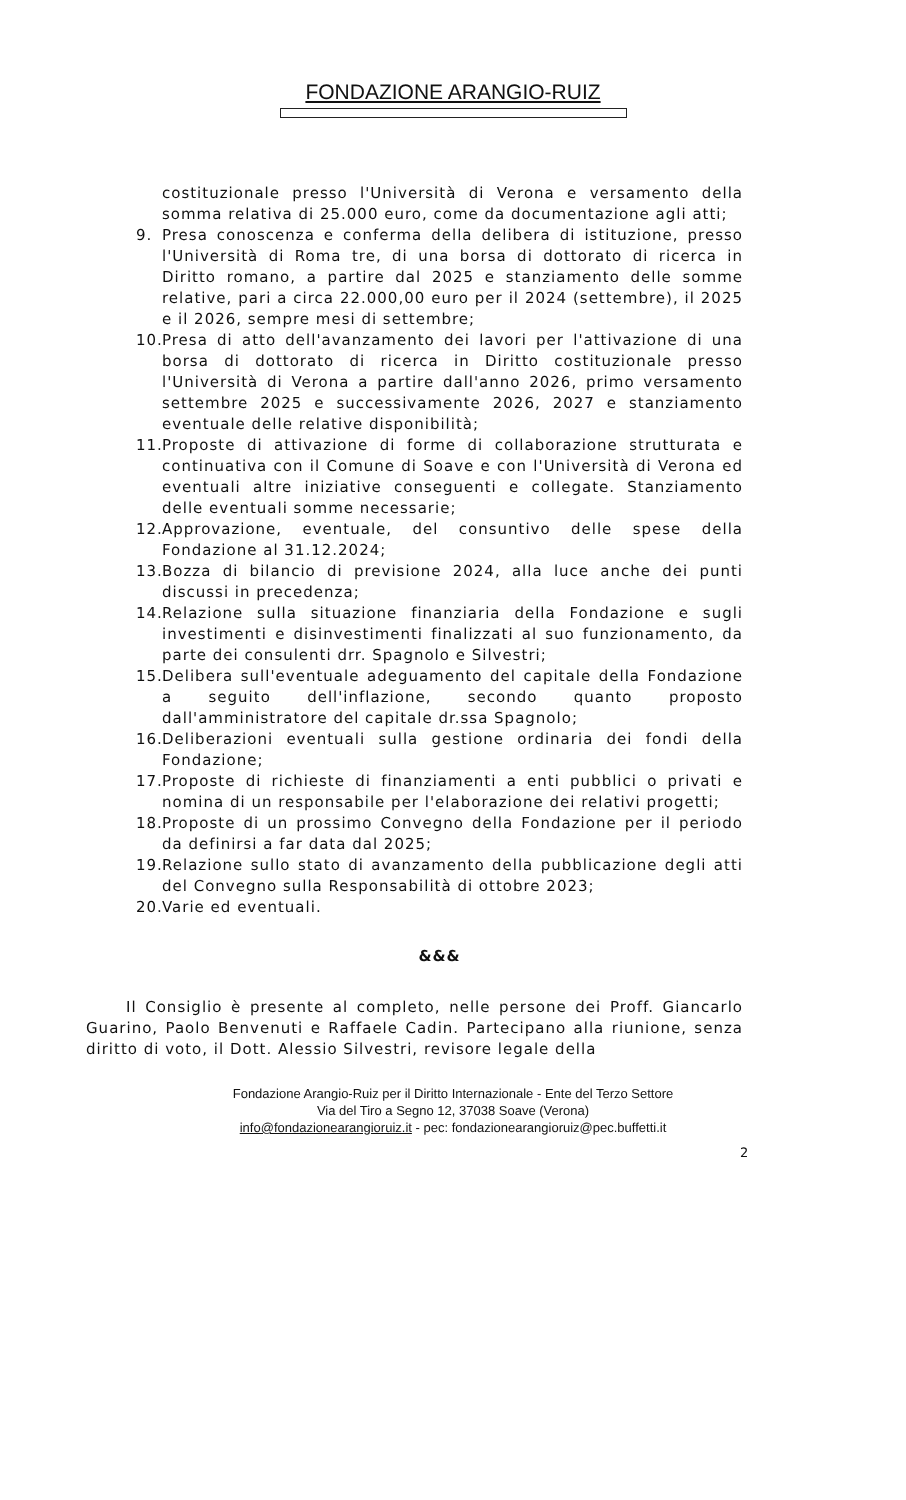FONDAZIONE ARANGIO-RUIZ
costituzionale presso l'Università di Verona e versamento della somma relativa di 25.000 euro, come da documentazione agli atti;
9. Presa conoscenza e conferma della delibera di istituzione, presso l'Università di Roma tre, di una borsa di dottorato di ricerca in Diritto romano, a partire dal 2025 e stanziamento delle somme relative, pari a circa 22.000,00 euro per il 2024 (settembre), il 2025 e il 2026, sempre mesi di settembre;
10. Presa di atto dell'avanzamento dei lavori per l'attivazione di una borsa di dottorato di ricerca in Diritto costituzionale presso l'Università di Verona a partire dall'anno 2026, primo versamento settembre 2025 e successivamente 2026, 2027 e stanziamento eventuale delle relative disponibilità;
11. Proposte di attivazione di forme di collaborazione strutturata e continuativa con il Comune di Soave e con l'Università di Verona ed eventuali altre iniziative conseguenti e collegate. Stanziamento delle eventuali somme necessarie;
12. Approvazione, eventuale, del consuntivo delle spese della Fondazione al 31.12.2024;
13. Bozza di bilancio di previsione 2024, alla luce anche dei punti discussi in precedenza;
14. Relazione sulla situazione finanziaria della Fondazione e sugli investimenti e disinvestimenti finalizzati al suo funzionamento, da parte dei consulenti drr. Spagnolo e Silvestri;
15. Delibera sull'eventuale adeguamento del capitale della Fondazione a seguito dell'inflazione, secondo quanto proposto dall'amministratore del capitale dr.ssa Spagnolo;
16. Deliberazioni eventuali sulla gestione ordinaria dei fondi della Fondazione;
17. Proposte di richieste di finanziamenti a enti pubblici o privati e nomina di un responsabile per l'elaborazione dei relativi progetti;
18. Proposte di un prossimo Convegno della Fondazione per il periodo da definirsi a far data dal 2025;
19. Relazione sullo stato di avanzamento della pubblicazione degli atti del Convegno sulla Responsabilità di ottobre 2023;
20. Varie ed eventuali.
&&&
Il Consiglio è presente al completo, nelle persone dei Proff. Giancarlo Guarino, Paolo Benvenuti e Raffaele Cadin. Partecipano alla riunione, senza diritto di voto, il Dott. Alessio Silvestri, revisore legale della
Fondazione Arangio-Ruiz per il Diritto Internazionale - Ente del Terzo Settore
Via del Tiro a Segno 12, 37038 Soave (Verona)
info@fondazionearangioruiz.it - pec: fondazionearangioruiz@pec.buffetti.it
2